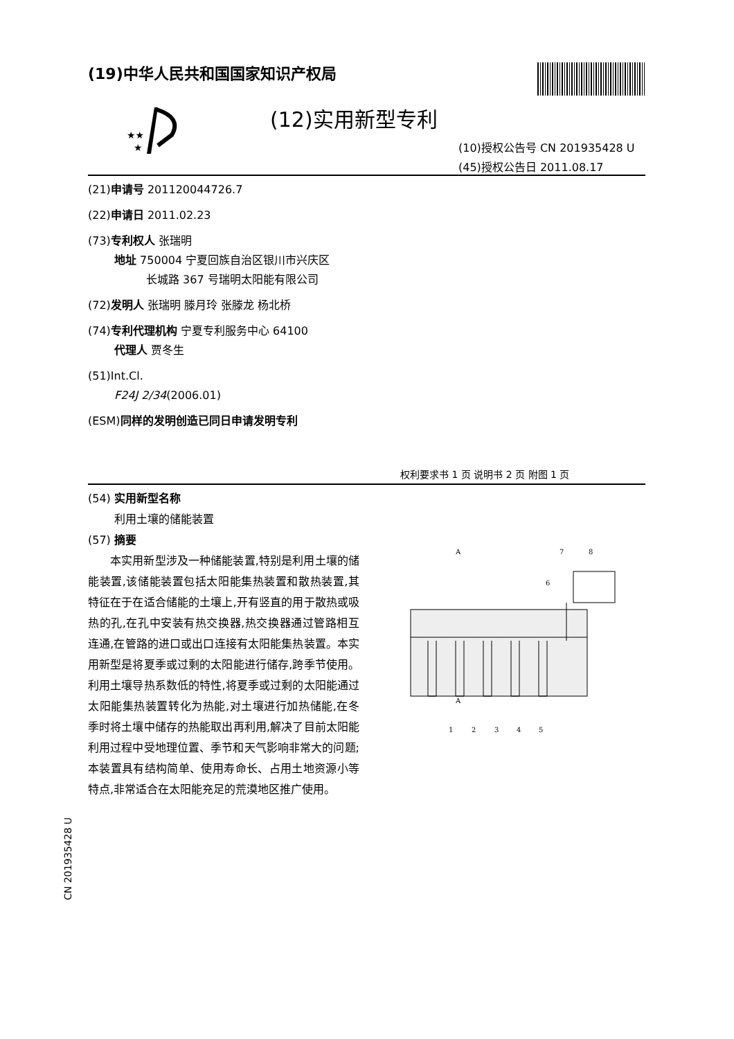(19)中华人民共和国国家知识产权局
★★
★
(12)实用新型专利
(10)授权公告号 CN 201935428 U
(45)授权公告日 2011.08.17
(21)申请号 201120044726.7
(22)申请日 2011.02.23
(73)专利权人 张瑞明
地址 750004 宁夏回族自治区银川市兴庆区
长城路 367 号瑞明太阳能有限公司
(72)发明人 张瑞明 滕月玲 张滕龙 杨北桥
(74)专利代理机构 宁夏专利服务中心 64100
代理人 贾冬生
(51)Int.Cl.
F24J 2/34(2006.01)
(ESM)同样的发明创造已同日申请发明专利
权利要求书 1 页 说明书 2 页 附图 1 页
(54) 实用新型名称
利用土壤的储能装置
(57) 摘要
本实用新型涉及一种储能装置,特别是利用土壤的储能装置,该储能装置包括太阳能集热装置和散热装置,其特征在于在适合储能的土壤上,开有竖直的用于散热或吸热的孔,在孔中安装有热交换器,热交换器通过管路相互连通,在管路的进口或出口连接有太阳能集热装置。本实用新型是将夏季或过剩的太阳能进行储存,跨季节使用。利用土壤导热系数低的特性,将夏季或过剩的太阳能通过太阳能集热装置转化为热能,对土壤进行加热储能,在冬季时将土壤中储存的热能取出再利用,解决了目前太阳能利用过程中受地理位置、季节和天气影响非常大的问题;本装置具有结构简单、使用寿命长、占用土地资源小等特点,非常适合在太阳能充足的荒漠地区推广使用。
A
A
1
2
3
4
5
6
7
8
CN 201935428 U